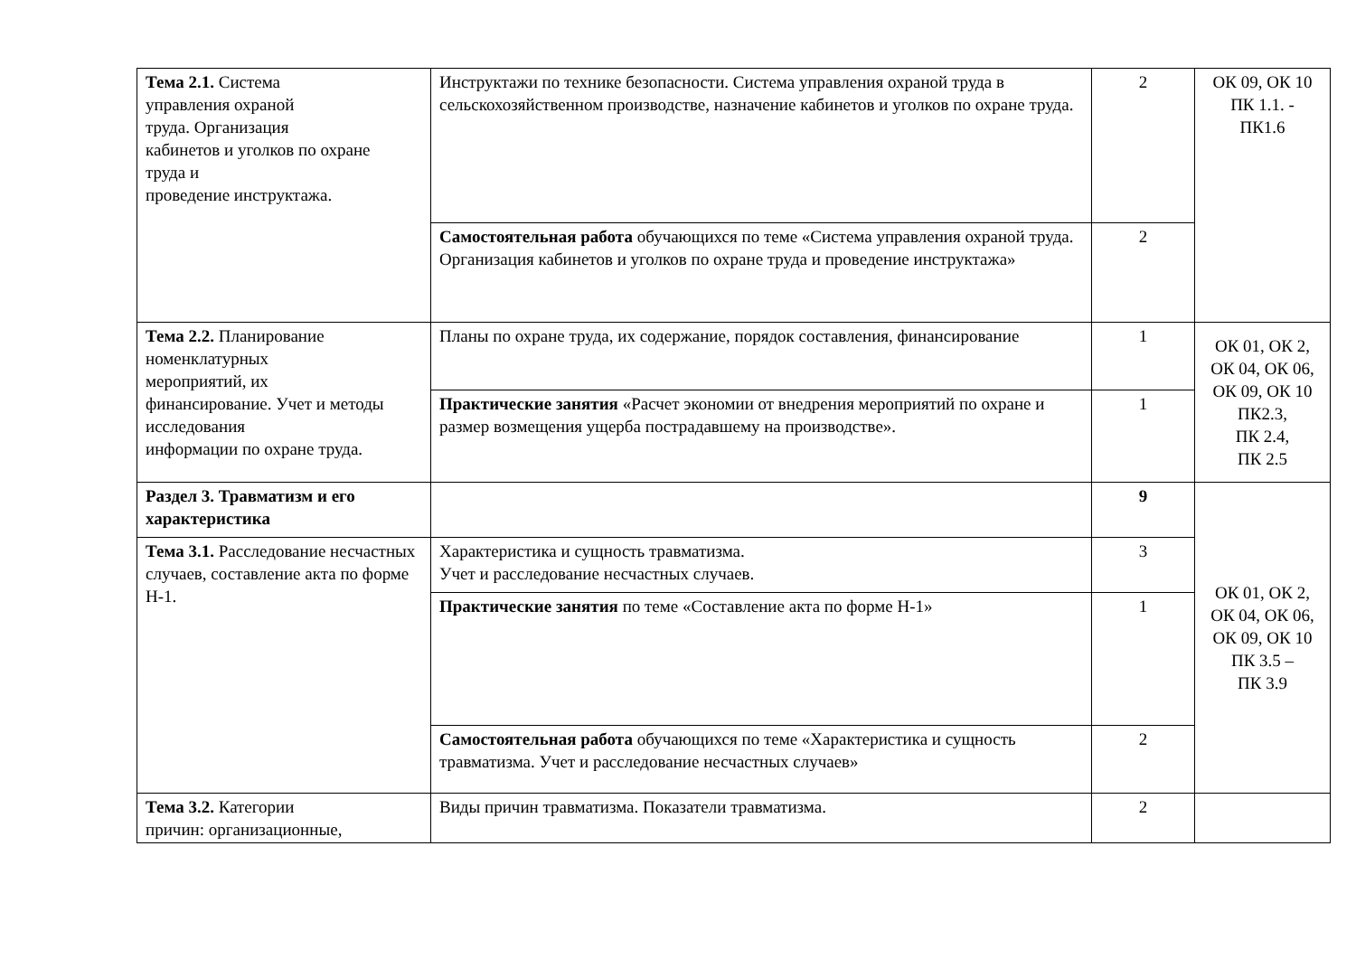| Тема 2.1. Система управления охраной труда. Организация кабинетов и уголков по охране труда и проведение инструктажа. | Инструктажи по технике безопасности. Система управления охраной труда в сельскохозяйственном производстве, назначение кабинетов и уголков по охране труда. | 2 | ОК 09, ОК 10 ПК 1.1. - ПК1.6 |
| | Самостоятельная работа обучающихся по теме «Система управления охраной труда. Организация кабинетов и уголков по охране труда и проведение инструктажа» | 2 | |
| Тема 2.2. Планирование номенклатурных мероприятий, их финансирование. Учет и методы исследования информации по охране труда. | Планы по охране труда, их содержание, порядок составления, финансирование | 1 | ОК 01, ОК 2, ОК 04, ОК 06, ОК 09, ОК 10 ПК2.3, ПК 2.4, ПК 2.5 |
| | Практические занятия «Расчет экономии от внедрения мероприятий по охране и размер возмещения ущерба пострадавшему на производстве». | 1 | |
| Раздел 3. Травматизм и его характеристика | | 9 | ОК 01, ОК 2, ОК 04, ОК 06, ОК 09, ОК 10 ПК 3.5 – ПК 3.9 |
| Тема 3.1. Расследование несчастных случаев, составление акта по форме Н-1. | Характеристика и сущность травматизма. Учет и расследование несчастных случаев. | 3 | |
| | Практические занятия по теме «Составление акта по форме Н-1» | 1 | |
| | Самостоятельная работа обучающихся по теме «Характеристика и сущность травматизма. Учет и расследование несчастных случаев» | 2 | |
| Тема 3.2. Категории причин: организационные, | Виды причин травматизма. Показатели травматизма. | 2 | |